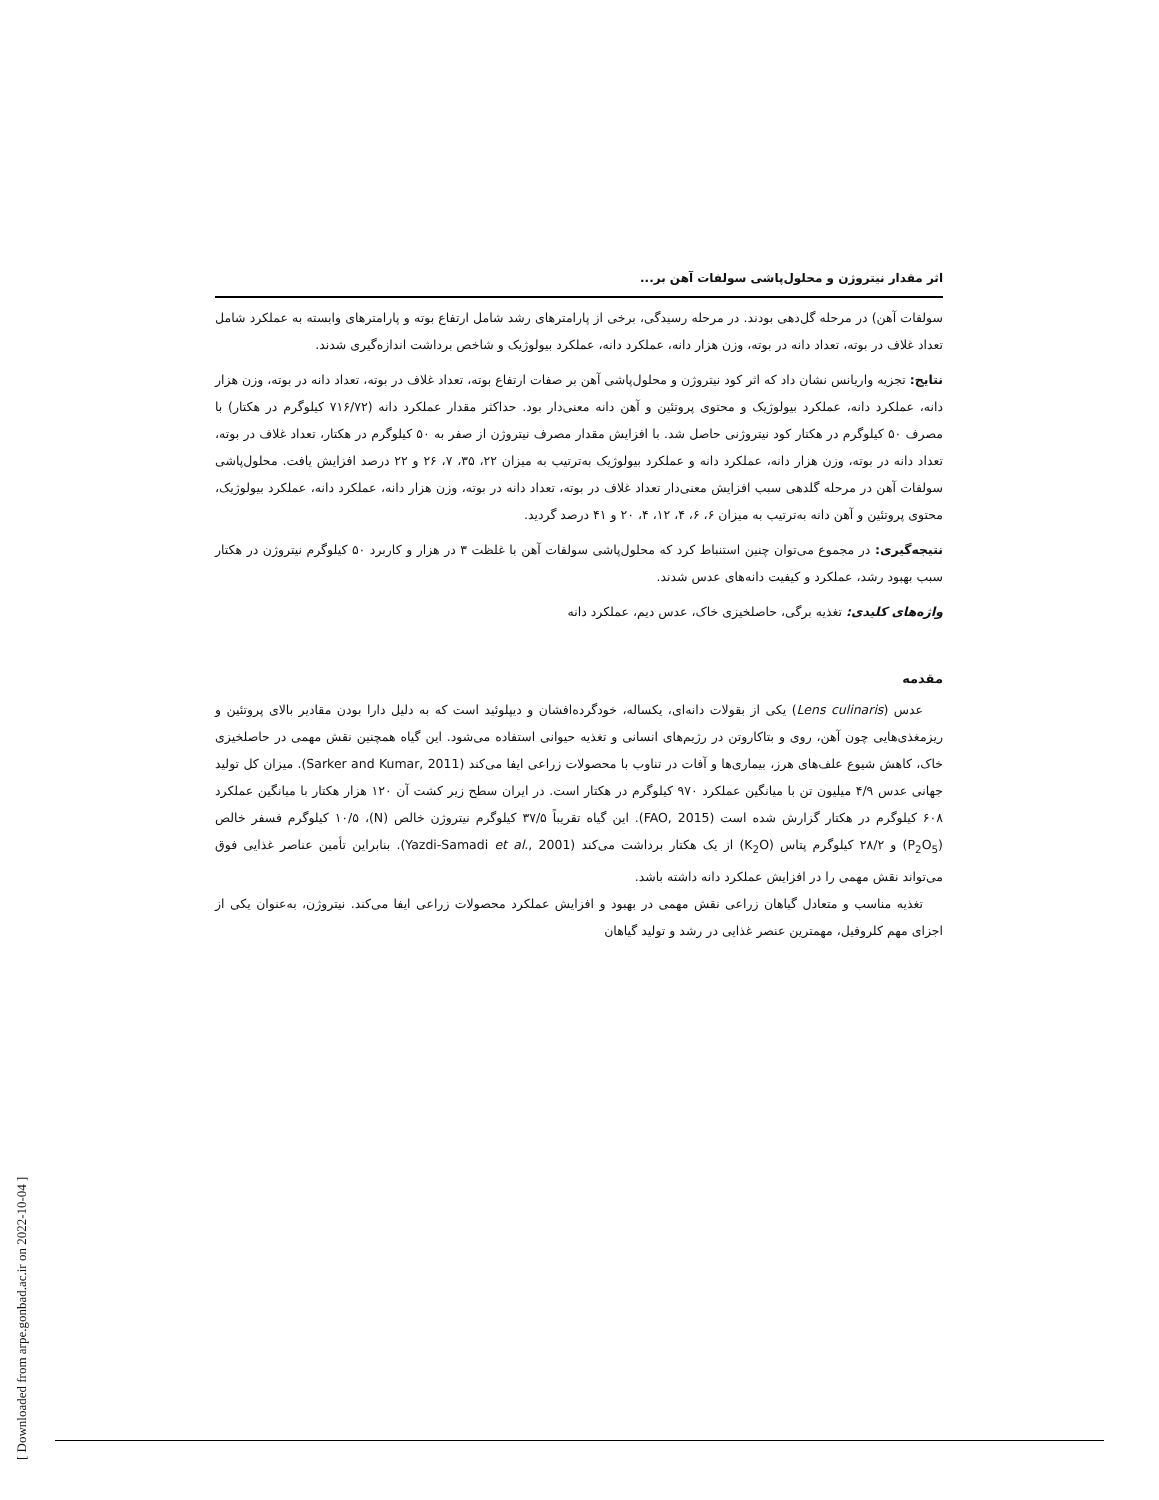اثر مقدار نیتروژن و محلول‌پاشی سولفات آهن بر...
سولفات آهن) در مرحله گل‌دهی بودند. در مرحله رسیدگی، برخی از پارامترهای رشد شامل ارتفاع بوته و پارامترهای وابسته به عملکرد شامل تعداد غلاف در بوته، تعداد دانه در بوته، وزن هزار دانه، عملکرد دانه، عملکرد بیولوژیک و شاخص برداشت اندازه‌گیری شدند.
نتایج: تجزیه واریانس نشان داد که اثر کود نیتروژن و محلول‌پاشی آهن بر صفات ارتفاع بوته، تعداد غلاف در بوته، تعداد دانه در بوته، وزن هزار دانه، عملکرد دانه، عملکرد بیولوژیک و محتوی پروتئین و آهن دانه معنی‌دار بود. حداکثر مقدار عملکرد دانه (۷۱۶/۷۲ کیلوگرم در هکتار) با مصرف ۵۰ کیلوگرم در هکتار کود نیتروژنی حاصل شد. با افزایش مقدار مصرف نیتروژن از صفر به ۵۰ کیلوگرم در هکتار، تعداد غلاف در بوته، تعداد دانه در بوته، وزن هزار دانه، عملکرد دانه و عملکرد بیولوژیک به‌ترتیب به میزان ۲۲، ۳۵، ۷، ۲۶ و ۲۲ درصد افزایش یافت. محلول‌پاشی سولفات آهن در مرحله گلدهی سبب افزایش معنی‌دار تعداد غلاف در بوته، تعداد دانه در بوته، وزن هزار دانه، عملکرد دانه، عملکرد بیولوژیک، محتوی پروتئین و آهن دانه به‌ترتیب به میزان ۶، ۶، ۴، ۱۲، ۴، ۲۰ و ۴۱ درصد گردید.
نتیجه‌گیری: در مجموع می‌توان چنین استنباط کرد که محلول‌پاشی سولفات آهن با غلظت ۳ در هزار و کاربرد ۵۰ کیلوگرم نیتروژن در هکتار سبب بهبود رشد، عملکرد و کیفیت دانه‌های عدس شدند.
واژه‌های کلیدی: تغذیه برگی، حاصلخیزی خاک، عدس دیم، عملکرد دانه
مقدمه
عدس (Lens culinaris) یکی از بقولات دانه‌ای، یکساله، خودگرده‌افشان و دیپلوئید است که به دلیل دارا بودن مقادیر بالای پروتئین و ریزمغذی‌هایی چون آهن، روی و بتاکاروتن در رژیم‌های انسانی و تغذیه حیوانی استفاده می‌شود. این گیاه همچنین نقش مهمی در حاصلخیزی خاک، کاهش شیوع علف‌های هرز، بیماری‌ها و آفات در تناوب با محصولات زراعی ایفا می‌کند (Sarker and Kumar, 2011). میزان کل تولید جهانی عدس ۴/۹ میلیون تن با میانگین عملکرد ۹۷۰ کیلوگرم در هکتار است. در ایران سطح زیر کشت آن ۱۲۰ هزار هکتار با میانگین عملکرد ۶۰۸ کیلوگرم در هکتار گزارش شده است (FAO, 2015). این گیاه تقریباً ۳۷/۵ کیلوگرم نیتروژن خالص (N)، ۱۰/۵ کیلوگرم فسفر خالص (P<sub>2</sub>O<sub>5</sub>) و ۲۸/۲ کیلوگرم پتاس (K<sub>2</sub>O) از یک هکتار برداشت می‌کند (Yazdi-Samadi et al., 2001). بنابراین تأمین عناصر غذایی فوق می‌تواند نقش مهمی را در افزایش عملکرد دانه داشته باشد.
تغذیه مناسب و متعادل گیاهان زراعی نقش مهمی در بهبود و افزایش عملکرد محصولات زراعی ایفا می‌کند. نیتروژن، به‌عنوان یکی از اجزای مهم کلروفیل، مهمترین عنصر غذایی در رشد و تولید گیاهان
[ Downloaded from arpe.gonbad.ac.ir on 2022-10-04 ]